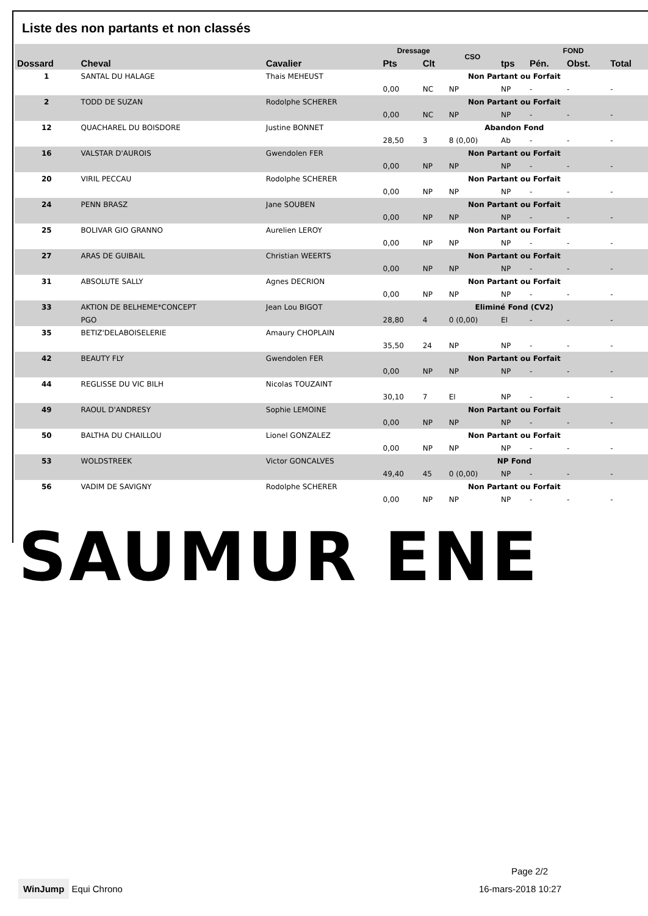Liste des non partants et non classés
| | | | Dressage | | CSO | FOND | | | |
| --- | --- | --- | --- | --- | --- | --- | --- | --- | --- |
| Dossard | Cheval | Cavalier | Pts | Clt | | tps | Pén. | Obst. | Total |
| 1 | SANTAL DU HALAGE | Thais MEHEUST | Non Partant ou Forfait | | | | | | |
| | | | 0,00 | NC | NP | NP | - | - | - |
| 2 | TODD DE SUZAN | Rodolphe SCHERER | Non Partant ou Forfait | | | | | | |
| | | | 0,00 | NC | NP | NP | - | - | - |
| 12 | QUACHAREL DU BOISDORE | Justine BONNET | Abandon Fond | | | | | | |
| | | | 28,50 | 3 | 8 (0,00) | Ab | - | - | - |
| 16 | VALSTAR D'AUROIS | Gwendolen FER | Non Partant ou Forfait | | | | | | |
| | | | 0,00 | NP | NP | NP | - | - | - |
| 20 | VIRIL PECCAU | Rodolphe SCHERER | Non Partant ou Forfait | | | | | | |
| | | | 0,00 | NP | NP | NP | - | - | - |
| 24 | PENN BRASZ | Jane SOUBEN | Non Partant ou Forfait | | | | | | |
| | | | 0,00 | NP | NP | NP | - | - | - |
| 25 | BOLIVAR GIO GRANNO | Aurelien LEROY | Non Partant ou Forfait | | | | | | |
| | | | 0,00 | NP | NP | NP | - | - | - |
| 27 | ARAS DE GUIBAIL | Christian WEERTS | Non Partant ou Forfait | | | | | | |
| | | | 0,00 | NP | NP | NP | - | - | - |
| 31 | ABSOLUTE SALLY | Agnes DECRION | Non Partant ou Forfait | | | | | | |
| | | | 0,00 | NP | NP | NP | - | - | - |
| 33 | AKTION DE BELHEME*CONCEPT | Jean Lou BIGOT | Eliminé Fond (CV2) | | | | | | |
| | PGO | | 28,80 | 4 | 0 (0,00) | El | - | - | - |
| 35 | BETIZ'DELABOISELERIE | Amaury CHOPLAIN | | | | | | | |
| | | | 35,50 | 24 | NP | NP | - | - | - |
| 42 | BEAUTY FLY | Gwendolen FER | Non Partant ou Forfait | | | | | | |
| | | | 0,00 | NP | NP | NP | - | - | - |
| 44 | REGLISSE DU VIC BILH | Nicolas TOUZAINT | | | | | | | |
| | | | 30,10 | 7 | El | NP | - | - | - |
| 49 | RAOUL D'ANDRESY | Sophie LEMOINE | Non Partant ou Forfait | | | | | | |
| | | | 0,00 | NP | NP | NP | - | - | - |
| 50 | BALTHA DU CHAILLOU | Lionel GONZALEZ | Non Partant ou Forfait | | | | | | |
| | | | 0,00 | NP | NP | NP | - | - | - |
| 53 | WOLDSTREEK | Victor GONCALVES | NP Fond | | | | | | |
| | | | 49,40 | 45 | 0 (0,00) | NP | - | - | - |
| 56 | VADIM DE SAVIGNY | Rodolphe SCHERER | Non Partant ou Forfait | | | | | | |
| | | | 0,00 | NP | NP | NP | - | - | - |
SAUMUR ENE
Page 2/2
WinJump Equi Chrono 16-mars-2018 10:27